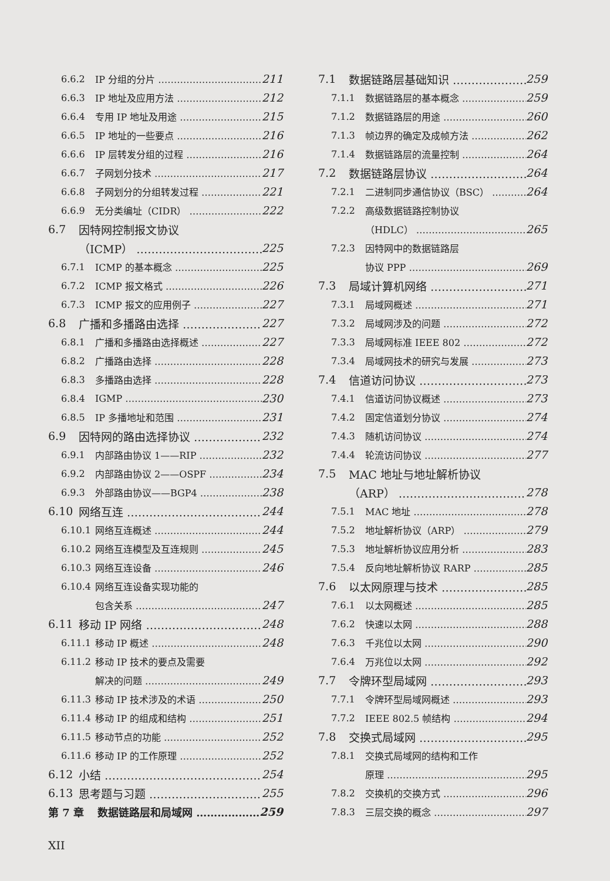6.6.2 IP 分组的分片 211
6.6.3 IP 地址及应用方法 212
6.6.4 专用 IP 地址及用途 215
6.6.5 IP 地址的一些要点 216
6.6.6 IP 层转发分组的过程 216
6.6.7 子网划分技术 217
6.6.8 子网划分的分组转发过程 221
6.6.9 无分类编址（CIDR） 222
6.7 因特网控制报文协议
（ICMP） 225
6.7.1 ICMP 的基本概念 225
6.7.2 ICMP 报文格式 226
6.7.3 ICMP 报文的应用例子 227
6.8 广播和多播路由选择 227
6.8.1 广播和多播路由选择概述 227
6.8.2 广播路由选择 228
6.8.3 多播路由选择 228
6.8.4 IGMP 230
6.8.5 IP 多播地址和范围 231
6.9 因特网的路由选择协议 232
6.9.1 内部路由协议 1——RIP 232
6.9.2 内部路由协议 2——OSPF 234
6.9.3 外部路由协议——BGP4 238
6.10 网络互连 244
6.10.1 网络互连概述 244
6.10.2 网络互连模型及互连规则 245
6.10.3 网络互连设备 246
6.10.4 网络互连设备实现功能的
包含关系 247
6.11 移动 IP 网络 248
6.11.1 移动 IP 概述 248
6.11.2 移动 IP 技术的要点及需要
解决的问题 249
6.11.3 移动 IP 技术涉及的术语 250
6.11.4 移动 IP 的组成和结构 251
6.11.5 移动节点的功能 252
6.11.6 移动 IP 的工作原理 252
6.12 小结 254
6.13 思考题与习题 255
第 7 章 数据链路层和局域网 259
7.1 数据链路层基础知识 259
7.1.1 数据链路层的基本概念 259
7.1.2 数据链路层的用途 260
7.1.3 帧边界的确定及成帧方法 262
7.1.4 数据链路层的流量控制 264
7.2 数据链路层协议 264
7.2.1 二进制同步通信协议（BSC） 264
7.2.2 高级数据链路控制协议
（HDLC） 265
7.2.3 因特网中的数据链路层
协议 PPP 269
7.3 局域计算机网络 271
7.3.1 局域网概述 271
7.3.2 局域网涉及的问题 272
7.3.3 局域网标准 IEEE 802 272
7.3.4 局域网技术的研究与发展 273
7.4 信道访问协议 273
7.4.1 信道访问协议概述 273
7.4.2 固定信道划分协议 274
7.4.3 随机访问协议 274
7.4.4 轮流访问协议 277
7.5 MAC 地址与地址解析协议
（ARP） 278
7.5.1 MAC 地址 278
7.5.2 地址解析协议（ARP） 279
7.5.3 地址解析协议应用分析 283
7.5.4 反向地址解析协议 RARP 285
7.6 以太网原理与技术 285
7.6.1 以太网概述 285
7.6.2 快速以太网 288
7.6.3 千兆位以太网 290
7.6.4 万兆位以太网 292
7.7 令牌环型局域网 293
7.7.1 令牌环型局域网概述 293
7.7.2 IEEE 802.5 帧结构 294
7.8 交换式局域网 295
7.8.1 交换式局域网的结构和工作
原理 295
7.8.2 交换机的交换方式 296
7.8.3 三层交换的概念 297
XII